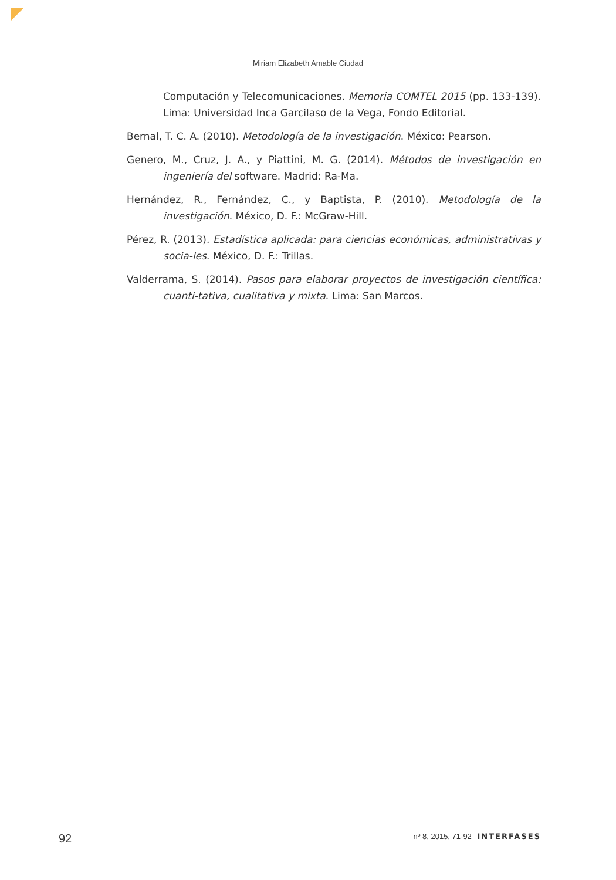Miriam Elizabeth Amable Ciudad
Computación y Telecomunicaciones. Memoria COMTEL 2015 (pp. 133-139). Lima: Universidad Inca Garcilaso de la Vega, Fondo Editorial.
Bernal, T. C. A. (2010). Metodología de la investigación. México: Pearson.
Genero, M., Cruz, J. A., y Piattini, M. G. (2014). Métodos de investigación en ingeniería del software. Madrid: Ra-Ma.
Hernández, R., Fernández, C., y Baptista, P. (2010). Metodología de la investigación. México, D. F.: McGraw-Hill.
Pérez, R. (2013). Estadística aplicada: para ciencias económicas, administrativas y socia-les. México, D. F.: Trillas.
Valderrama, S. (2014). Pasos para elaborar proyectos de investigación científica: cuanti-tativa, cualitativa y mixta. Lima: San Marcos.
92 nº 8, 2015, 71-92 INTERFASES